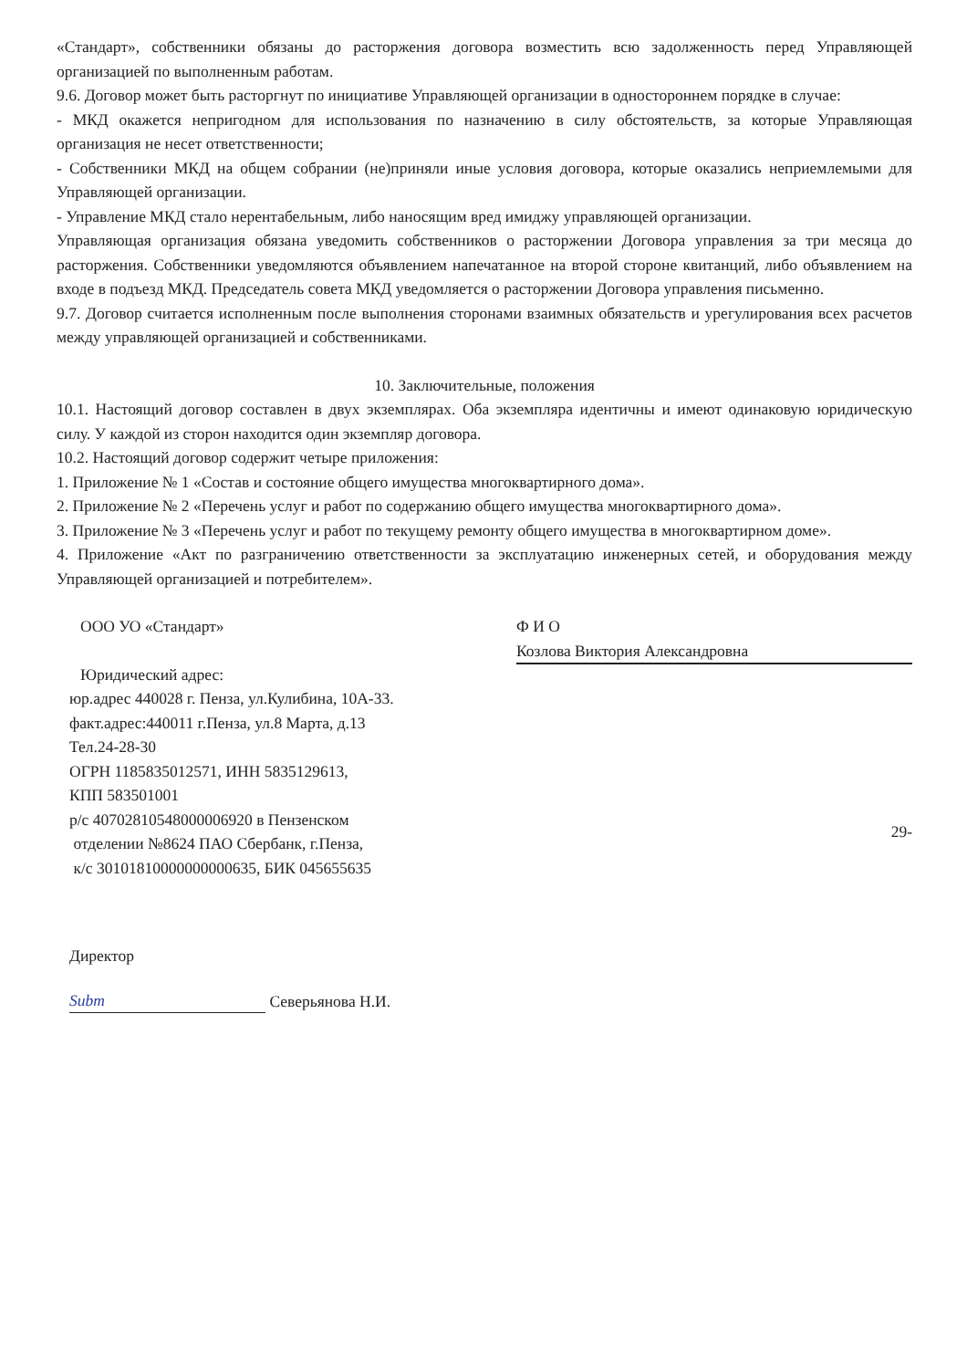«Стандарт», собственники обязаны до расторжения договора возместить всю задолженность перед Управляющей организацией по выполненным работам.
9.6. Договор может быть расторгнут по инициативе Управляющей организации в одностороннем порядке в случае:
- МКД окажется непригодном для использования по назначению в силу обстоятельств, за которые Управляющая организация не несет ответственности;
- Собственники МКД на общем собрании (не)приняли иные условия договора, которые оказались неприемлемыми для Управляющей организации.
- Управление МКД стало нерентабельным, либо наносящим вред имиджу управляющей организации.
Управляющая организация обязана уведомить собственников о расторжении Договора управления за три месяца до расторжения. Собственники уведомляются объявлением напечатанное на второй стороне квитанций, либо объявлением на входе в подъезд МКД. Председатель совета МКД уведомляется о расторжении Договора управления письменно.
9.7. Договор считается исполненным после выполнения сторонами взаимных обязательств и урегулирования всех расчетов между управляющей организацией и собственниками.
10. Заключительные, положения
10.1. Настоящий договор составлен в двух экземплярах. Оба экземпляра идентичны и имеют одинаковую юридическую силу. У каждой из сторон находится один экземпляр договора.
10.2. Настоящий договор содержит четыре приложения:
1. Приложение № 1 «Состав и состояние общего имущества многоквартирного дома».
2. Приложение № 2 «Перечень услуг и работ по содержанию общего имущества многоквартирного дома».
3. Приложение № 3 «Перечень услуг и работ по текущему ремонту общего имущества в многоквартирном доме».
4. Приложение «Акт по разграничению ответственности за эксплуатацию инженерных сетей, и оборудования между Управляющей организацией и потребителем».
ООО УО «Стандарт»
Юридический адрес:
юр.адрес 440028 г. Пенза, ул.Кулибина, 10А-33.
факт.адрес:440011 г.Пенза, ул.8 Марта, д.13
Тел.24-28-30
ОГРН 1185835012571, ИНН 5835129613,
КПП 583501001
р/с 40702810548000006920 в Пензенском
отделении №8624 ПАО Сбербанк, г.Пенза,
к/с 30101810000000000635, БИК 045655635
Ф И О
Козлова Виктория Александровна
29-
Директор
Subm Северьянова Н.И.